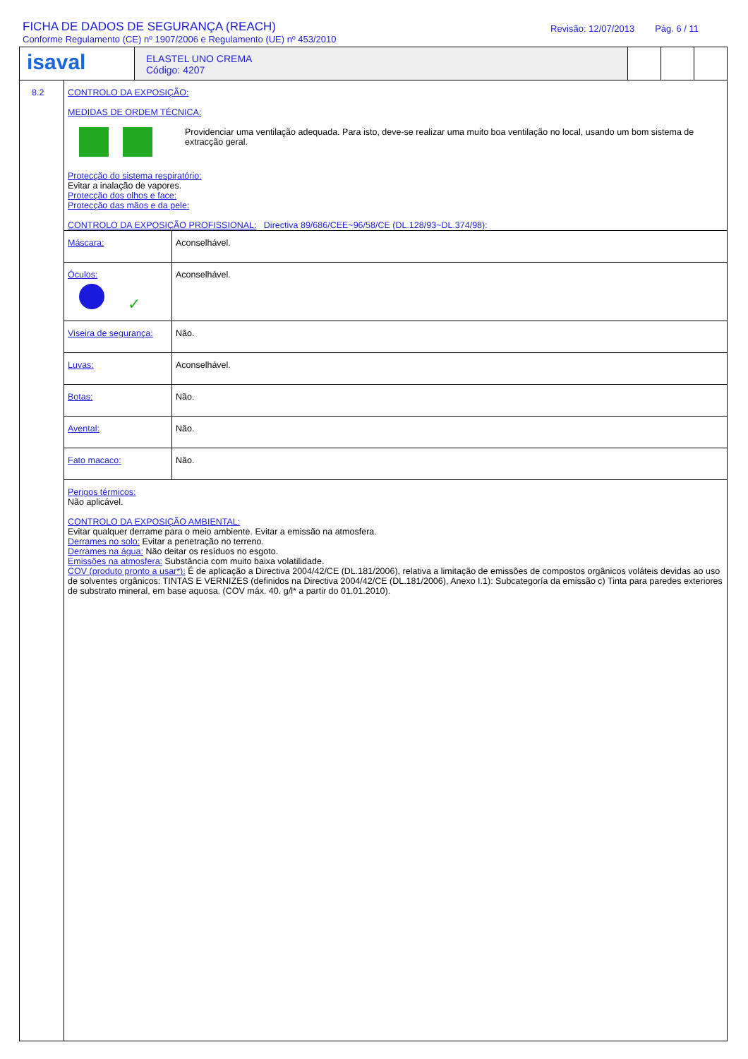FICHA DE DADOS DE SEGURANÇA (REACH)
Conforme Regulamento (CE) nº 1907/2006 e Regulamento (UE) nº 453/2010
Revisão: 12/07/2013 Pág. 6 / 11
isaval
ELASTEL UNO CREMA
Código: 4207
8.2 CONTROLO DA EXPOSIÇÃO:
MEDIDAS DE ORDEM TÉCNICA:
Providenciar uma ventilação adequada. Para isto, deve-se realizar uma muito boa ventilação no local, usando um bom sistema de extracção geral.
Protecção do sistema respiratório:
Evitar a inalação de vapores.
Protecção dos olhos e face:
Protecção das mãos e da pele:
CONTROLO DA EXPOSIÇÃO PROFISSIONAL: Directiva 89/686/CEE~96/58/CE (DL.128/93~DL.374/98):
| Máscara: | Aconselhável. |
| Óculos: ✓ | Aconselhável. |
| Viseira de segurança: | Não. |
| Luvas: | Aconselhável. |
| Botas: | Não. |
| Avental: | Não. |
| Fato macaco: | Não. |
Perigos térmicos:
Não aplicável.
CONTROLO DA EXPOSIÇÃO AMBIENTAL:
Evitar qualquer derrame para o meio ambiente. Evitar a emissão na atmosfera.
Derrames no solo: Evitar a penetração no terreno.
Derrames na água: Não deitar os resíduos no esgoto.
Emissões na atmosfera: Substância com muito baixa volatilidade.
COV (produto pronto a usar*): É de aplicação a Directiva 2004/42/CE (DL.181/2006), relativa a limitação de emissões de compostos orgânicos voláteis devidas ao uso de solventes orgânicos: TINTAS E VERNIZES (definidos na Directiva 2004/42/CE (DL.181/2006), Anexo I.1): Subcategoría da emissão c) Tinta para paredes exteriores de substrato mineral, em base aquosa. (COV máx. 40. g/l* a partir do 01.01.2010).